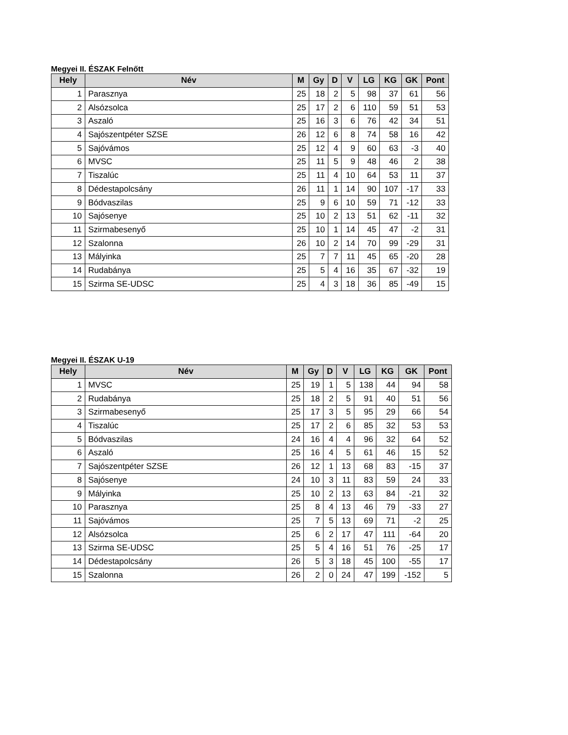Megyei II. ÉSZAK Felnőtt
| Hely | Név | M | Gy | D | V | LG | KG | GK | Pont |
| --- | --- | --- | --- | --- | --- | --- | --- | --- | --- |
| 1 | Parasznya | 25 | 18 | 2 | 5 | 98 | 37 | 61 | 56 |
| 2 | Alsózsolca | 25 | 17 | 2 | 6 | 110 | 59 | 51 | 53 |
| 3 | Aszaló | 25 | 16 | 3 | 6 | 76 | 42 | 34 | 51 |
| 4 | Sajószentpéter SZSE | 26 | 12 | 6 | 8 | 74 | 58 | 16 | 42 |
| 5 | Sajóvámos | 25 | 12 | 4 | 9 | 60 | 63 | -3 | 40 |
| 6 | MVSC | 25 | 11 | 5 | 9 | 48 | 46 | 2 | 38 |
| 7 | Tiszalúc | 25 | 11 | 4 | 10 | 64 | 53 | 11 | 37 |
| 8 | Dédestapolcsány | 26 | 11 | 1 | 14 | 90 | 107 | -17 | 33 |
| 9 | Bódvaszilas | 25 | 9 | 6 | 10 | 59 | 71 | -12 | 33 |
| 10 | Sajósenye | 25 | 10 | 2 | 13 | 51 | 62 | -11 | 32 |
| 11 | Szirmabesenyő | 25 | 10 | 1 | 14 | 45 | 47 | -2 | 31 |
| 12 | Szalonna | 26 | 10 | 2 | 14 | 70 | 99 | -29 | 31 |
| 13 | Mályinka | 25 | 7 | 7 | 11 | 45 | 65 | -20 | 28 |
| 14 | Rudabánya | 25 | 5 | 4 | 16 | 35 | 67 | -32 | 19 |
| 15 | Szirma SE-UDSC | 25 | 4 | 3 | 18 | 36 | 85 | -49 | 15 |
Megyei II. ÉSZAK U-19
| Hely | Név | M | Gy | D | V | LG | KG | GK | Pont |
| --- | --- | --- | --- | --- | --- | --- | --- | --- | --- |
| 1 | MVSC | 25 | 19 | 1 | 5 | 138 | 44 | 94 | 58 |
| 2 | Rudabánya | 25 | 18 | 2 | 5 | 91 | 40 | 51 | 56 |
| 3 | Szirmabesenyő | 25 | 17 | 3 | 5 | 95 | 29 | 66 | 54 |
| 4 | Tiszalúc | 25 | 17 | 2 | 6 | 85 | 32 | 53 | 53 |
| 5 | Bódvaszilas | 24 | 16 | 4 | 4 | 96 | 32 | 64 | 52 |
| 6 | Aszaló | 25 | 16 | 4 | 5 | 61 | 46 | 15 | 52 |
| 7 | Sajószentpéter SZSE | 26 | 12 | 1 | 13 | 68 | 83 | -15 | 37 |
| 8 | Sajósenye | 24 | 10 | 3 | 11 | 83 | 59 | 24 | 33 |
| 9 | Mályinka | 25 | 10 | 2 | 13 | 63 | 84 | -21 | 32 |
| 10 | Parasznya | 25 | 8 | 4 | 13 | 46 | 79 | -33 | 27 |
| 11 | Sajóvámos | 25 | 7 | 5 | 13 | 69 | 71 | -2 | 25 |
| 12 | Alsózsolca | 25 | 6 | 2 | 17 | 47 | 111 | -64 | 20 |
| 13 | Szirma SE-UDSC | 25 | 5 | 4 | 16 | 51 | 76 | -25 | 17 |
| 14 | Dédestapolcsány | 26 | 5 | 3 | 18 | 45 | 100 | -55 | 17 |
| 15 | Szalonna | 26 | 2 | 0 | 24 | 47 | 199 | -152 | 5 |